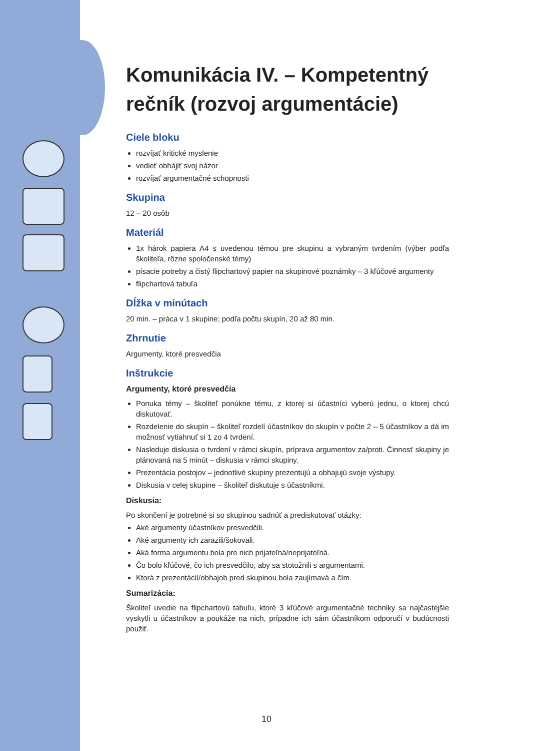Komunikácia IV. – Kompetentný rečník (rozvoj argumentácie)
Ciele bloku
rozvíjať kritické myslenie
vedieť obhájiť svoj názor
rozvíjať argumentačné schopnosti
Skupina
12 – 20 osôb
Materiál
1x hárok papiera A4 s uvedenou témou pre skupinu a vybraným tvrdením (výber podľa školiteľa, rôzne spoločenské témy)
písacie potreby a čistý flipchartový papier na skupinové poznámky – 3 kľúčové argumenty
flipchartová tabuľa
Dĺžka v minútach
20 min. – práca v 1 skupine; podľa počtu skupín, 20 až 80 min.
Zhrnutie
Argumenty, ktoré presvedčia
Inštrukcie
Argumenty, ktoré presvedčia
Ponuka témy – školiteľ ponúkne tému, z ktorej si účastníci vyberú jednu, o ktorej chcú diskutovať.
Rozdelenie do skupín – školiteľ rozdelí účastníkov do skupín v počte 2 – 5 účastníkov a dá im možnosť vytiahnuť si 1 zo 4 tvrdení.
Nasleduje diskusia o tvrdení v rámci skupín, príprava argumentov za/proti. Činnosť skupiny je plánovaná na 5 minút – diskusia v rámci skupiny.
Prezentácia postojov – jednotlivé skupiny prezentujú a obhajujú svoje výstupy.
Diskusia v celej skupine – školiteľ diskutuje s účastníkmi.
Diskusia:
Po skončení je potrebné si so skupinou sadnúť a prediskutovať otázky:
Aké argumenty účastníkov presvedčili.
Aké argumenty ich zarazili/šokovali.
Aká forma argumentu bola pre nich prijateľná/neprijateľná.
Čo bolo kľúčové, čo ich presvedčilo, aby sa stotožnili s argumentami.
Ktorá z prezentácií/obhajob pred skupinou bola zaujímavá a čím.
Sumarizácia:
Školiteľ uvedie na flipchartovú tabuľu, ktoré 3 kľúčové argumentačné techniky sa najčastejšie vyskytli u účastníkov a poukáže na nich, prípadne ich sám účastníkom odporučí v budúcnosti použiť.
10